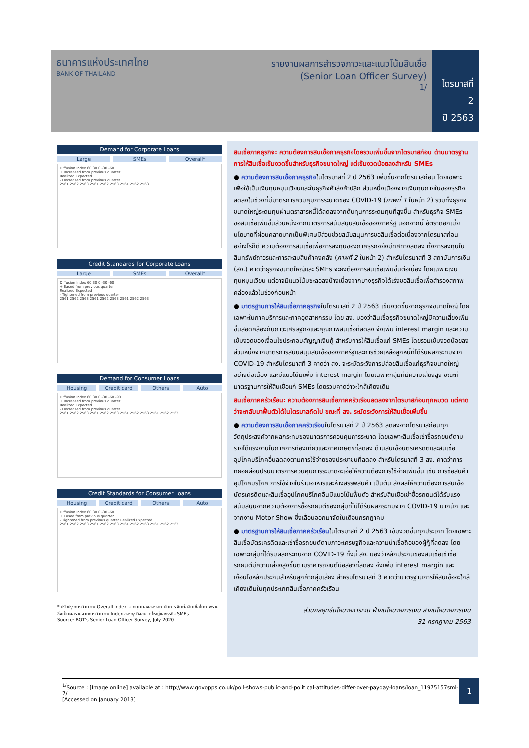ธนาคารแห่งประเทศไทย
BANK OF THAILAND
รายงานผลการสำรวจภาวะและแนวโน้มสินเชื่อ
(Senior Loan Officer Survey)
1/
ไตรมาสที่ 2
ปี 2563
Demand for Corporate Loans
Large SMEs Overall*
Diffusion Index 60 30 0 -30 -60
+ Increased from previous quarter
Realized Expected
- Decreased from previous quarter
2561 2562 2563 2561 2562 2563 2561 2562 2563
Credit Standards for Corporate Loans
Large SMEs Overall*
Diffusion Index 60 30 0 -30 -60
+ Eased from previous quarter
Realized Expected
- Tightened from previous quarter
2561 2562 2563 2561 2562 2563 2561 2562 2563
Demand for Consumer Loans
Housing Credit card Others Auto
Diffusion Index 60 30 0 -30 -60 -90
+ Increased from previous quarter
Realized Expected
- Decreased from previous quarter
2561 2562 2563 2561 2562 2563 2561 2562 2563 2561 2562 2563
Credit Standards for Consumer Loans
Housing Credit card Others Auto
Diffusion Index 60 30 0 -30 -60
+ Eased from previous quarter
- Tightened from previous quarter Realized Expected
2561 2562 2563 2561 2562 2563 2561 2562 2563 2561 2562 2563
* ปรับปรุงการคำนวณ Overall Index จากมุมมองของสถาบันการเงินต่อสินเชื่อในภาพรวม ซึ่งเป็นผลรวมจากการคำนวณ Index ของธุรกิจขนาดใหญ่และธุรกิจ SMEs
Source: BOT's Senior Loan Officer Survey, July 2020
สินเชื่อภาคธุรกิจ: ความต้องการสินเชื่อภาคธุรกิจโดยรวมเพิ่มขึ้นจากไตรมาสก่อน ด้านมาตรฐานการให้สินเชื่อเข้มงวดขึ้นสำหรับธุรกิจขนาดใหญ่ แต่เข้มงวดน้อยลงสำหรับ SMEs
● ความต้องการสินเชื่อภาคธุรกิจในไตรมาสที่ 2 ปี 2563 เพิ่มขึ้นจากไตรมาสก่อน โดยเฉพาะเพื่อใช้เป็นเงินทุนหมุนเวียนและในธุรกิจค้าส่งค้าปลีก ส่วนหนึ่งเนื่องจากเงินทุนภายในของธุรกิจลดลงในช่วงที่มีมาตรการควบคุมการระบาดของ COVID-19 (ภาพที่ 1 ในหน้า 2) รวมทั้งธุรกิจขนาดใหญ่ระดมทุนผ่านตราสารหนี้ได้ลดลงจากต้นทุนการระดมทุนที่สูงขึ้น สำหรับธุรกิจ SMEs ขอสินเชื่อเพิ่มขึ้นส่วนหนึ่งจากมาตรการสนับสนุนสินเชื่อของภาครัฐ นอกจากนี้ อัตราดอกเบี้ยนโยบายที่ผ่อนคลายมากเป็นพิเศษมีส่วนช่วยสนับสนุนการขอสินเชื่อต่อเนื่องจากไตรมาสก่อน อย่างไรก็ดี ความต้องการสินเชื่อเพื่อการลงทุนของภาคธุรกิจยังมีทิศทางลดลง ทั้งการลงทุนในสินทรัพย์ถาวรและการสะสมสินค้าคงคลัง (ภาพที่ 2 ในหน้า 2) สำหรับไตรมาสที่ 3 สถาบันการเงิน (สง.) คาดว่าธุรกิจขนาดใหญ่และ SMEs จะยังต้องการสินเชื่อเพิ่มขึ้นต่อเนื่อง โดยเฉพาะเงินทุนหมุนเวียน แต่อาจมีแนวโน้มชะลอลงบ้างเนื่องจากบางธุรกิจได้เร่งขอสินเชื่อเพื่อสำรองสภาพคล่องแล้วในช่วงก่อนหน้า
● มาตรฐานการให้สินเชื่อภาคธุรกิจในไตรมาสที่ 2 ปี 2563 เข้มงวดขึ้นจากธุรกิจขนาดใหญ่ โดยเฉพาะในภาคบริการและภาคอุตสาหกรรม โดย สง. มองว่าสินเชื่อธุรกิจขนาดใหญ่มีความเสี่ยงเพิ่มขึ้นสอดคล้องกับภาวะเศรษฐกิจและคุณภาพสินเชื่อที่ลดลง จึงเพิ่ม interest margin และความเข้มงวดของเงื่อนไขประกอบสัญญาเงินกู้ สำหรับการให้สินเชื่อแก่ SMEs โดยรวมเข้มงวดน้อยลง ส่วนหนึ่งจากมาตรการสนับสนุนสินเชื่อของภาครัฐและการช่วยเหลือลูกหนี้ที่ได้รับผลกระทบจาก COVID-19 สำหรับไตรมาสที่ 3 คาดว่า สง. จะระมัดระวังการปล่อยสินเชื่อแก่ธุรกิจขนาดใหญ่อย่างต่อเนื่อง และมีแนวโน้มเพิ่ม interest margin โดยเฉพาะกลุ่มที่มีความเสี่ยงสูง ขณะที่มาตรฐานการให้สินเชื่อแก่ SMEs โดยรวมคาดว่าจะใกล้เคียงเดิม
สินเชื่อภาคครัวเรือน: ความต้องการสินเชื่อภาคครัวเรือนลดลงจากไตรมาสก่อนทุกหมวด แต่คาดว่าจะกลับมาฟื้นตัวได้ในไตรมาสถัดไป ขณะที่ สง. ระมัดระวังการให้สินเชื่อเพิ่มขึ้น
● ความต้องการสินเชื่อภาคครัวเรือนในไตรมาสที่ 2 ปี 2563 ลดลงจากไตรมาสก่อนทุกวัตถุประสงค์จากผลกระทบของมาตรการควบคุมการระบาด โดยเฉพาะสินเชื่อเช่าซื้อรถยนต์ตามรายได้แรงงานในภาคการท่องเที่ยวและภาคเกษตรที่ลดลง ด้านสินเชื่อบัตรเครดิตและสินเชื่ออุปโภคบริโภคอื่นลดลงตามการใช้จ่ายของประชาชนที่ลดลง สำหรับไตรมาสที่ 3 สง. คาดว่าการทยอยผ่อนปรนมาตรการควบคุมการระบาดจะเอื้อให้ความต้องการใช้จ่ายเพิ่มขึ้น เช่น การซื้อสินค้าอุปโภคบริโภค การใช้จ่ายในร้านอาหารและห้างสรรพสินค้า เป็นต้น ส่งผลให้ความต้องการสินเชื่อบัตรเครดิตและสินเชื่ออุปโภคบริโภคอื่นมีแนวโน้มฟื้นตัว สำหรับสินเชื่อเช่าซื้อรถยนต์ได้รับแรงสนับสนุนจากความต้องการซื้อรถยนต์ของกลุ่มที่ไม่ได้รับผลกระทบจาก COVID-19 มากนัก และจากงาน Motor Show ซึ่งเลื่อนออกมาจัดในเดือนกรกฎาคม
● มาตรฐานการให้สินเชื่อภาคครัวเรือนในไตรมาสที่ 2 ปี 2563 เข้มงวดขึ้นทุกประเภท โดยเฉพาะสินเชื่อบัตรเครดิตและเช่าซื้อรถยนต์ตามภาวะเศรษฐกิจและความน่าเชื่อถือของผู้กู้ที่ลดลง โดยเฉพาะกลุ่มที่ได้รับผลกระทบจาก COVID-19 ทั้งนี้ สง. มองว่าหลักประกันของสินเชื่อเช่าซื้อรถยนต์มีความเสี่ยงสูงขึ้นตามราคารถยนต์มือสองที่ลดลง จึงเพิ่ม interest margin และเงื่อนไขหลักประกันสำหรับลูกค้ากลุ่มเสี่ยง สำหรับไตรมาสที่ 3 คาดว่ามาตรฐานการให้สินเชื่อจะใกล้เคียงเดิมในทุกประเภทสินเชื่อภาคครัวเรือน
ส่วนกลยุทธ์นโยบายการเงิน ฝ่ายนโยบายการเงิน สายนโยบายการเงิน
31 กรกฎาคม 2563
<sup>1/</sup>Source : [Image online] available at : http://www.govopps.co.uk/poll-shows-public-and-political-attitudes-differ-over-payday-loans/loan_11975157sml-7/
[Accessed on January 2013]
1